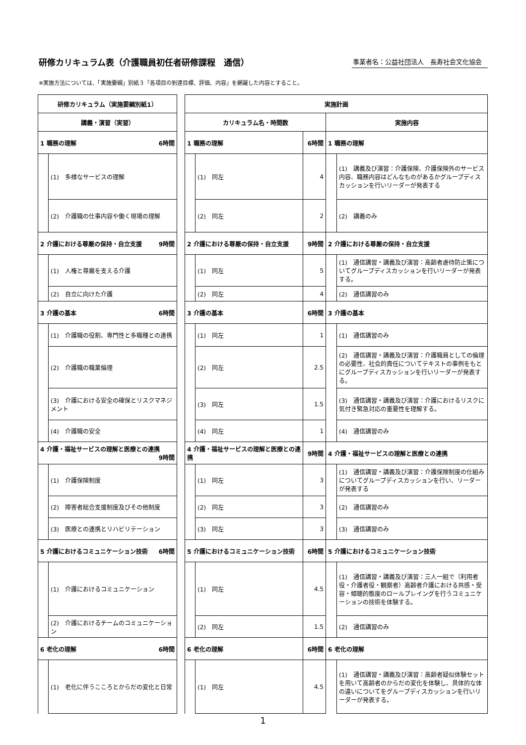研修カリキュラム表（介護職員初任者研修課程　通信）
事業者名：公益社団法人　長寿社会文化協会
※実施方法については、「実施要綱」別紙３「各項目の到達目標、評価、内容」を網羅した内容とすること。
| 研修カリキュラム（実施要綱別紙1） | | | 実施計画 | | | | |
| 講義・演習（実習） | | | カリキュラム名・時間数 | | | 実施内容 | |
| 1 職務の理解 6時間 | | | 1 職務の理解 | | 6時間 | 1 職務の理解 | |
| | (1) 多様なサービスの理解 | | | (1) 同左 | 4 | | (1) 講義及び演習：介護保険、介護保険外のサービス内容、職務内容はどんなものがあるかグループディスカッションを行いリーダーが発表する |
| | (2) 介護職の仕事内容や働く現場の理解 | | | (2) 同左 | 2 | | (2) 講義のみ |
| 2 介護における尊厳の保持・自立支援 9時間 | | | 2 介護における尊厳の保持・自立支援 | | 9時間 | 2 介護における尊厳の保持・自立支援 | |
| | (1) 人権と尊厳を支える介護 | | | (1) 同左 | 5 | | (1) 通信講習・講義及び演習：高齢者虐待防止策についてグループディスカッションを行いリーダーが発表する。 |
| | (2) 自立に向けた介護 | | | (2) 同左 | 4 | | (2) 通信講習のみ |
| 3 介護の基本 6時間 | | | 3 介護の基本 | | 6時間 | 3 介護の基本 | |
| | (1) 介護職の役割、専門性と多職種との連携 | | | (1) 同左 | 1 | | (1) 通信講習のみ |
| | (2) 介護職の職業倫理 | | | (2) 同左 | 2.5 | | (2) 通信講習・講義及び演習：介護職員としての倫理の必要性、社会的責任についてテキストの事例をもとにグループディスカッションを行いリーダーが発表する。 |
| | (3) 介護における安全の確保とリスクマネジメント | | | (3) 同左 | 1.5 | | (3) 通信講習・講義及び演習：介護におけるリスクに気付き緊急対応の重要性を理解する。 |
| | (4) 介護職の安全 | | | (4) 同左 | 1 | | (4) 通信講習のみ |
| 4 介護・福祉サービスの理解と医療との連携 9時間 | | | 4 介護・福祉サービスの理解と医療との連携 | | 9時間 | 4 介護・福祉サービスの理解と医療との連携 | |
| | (1) 介護保険制度 | | | (1) 同左 | 3 | | (1) 通信講習・講義及び演習：介護保険制度の仕組みについてグループディスカッションを行い、リーダーが発表する |
| | (2) 障害者総合支援制度及びその他制度 | | | (2) 同左 | 3 | | (2) 通信講習のみ |
| | (3) 医療との連携とリハビリテーション | | | (3) 同左 | 3 | | (3) 通信講習のみ |
| 5 介護におけるコミュニケーション技術 6時間 | | | 5 介護におけるコミュニケーション技術 | | 6時間 | 5 介護におけるコミュニケーション技術 | |
| | (1) 介護におけるコミュニケーション | | | (1) 同左 | 4.5 | | (1) 通信講習・講義及び演習：三人一組で（利用者役・介護者役・観察者）高齢者介護における共感・受容・傾聴的態度のロールプレイングを行うコミュニケーションの技術を体験する。 |
| | (2) 介護におけるチームのコミュニケーション | | | (2) 同左 | 1.5 | | (2) 通信講習のみ |
| 6 老化の理解 6時間 | | | 6 老化の理解 | | 6時間 | 6 老化の理解 | |
| | (1) 老化に伴うこころとからだの変化と日常 | | | (1) 同左 | 4.5 | | (1) 通信講習・講義及び演習：高齢者疑似体験セットを用いて高齢者のからだの変化を体験し、具体的な体の違いについてをグループディスカッションを行いリーダーが発表する。 |
1